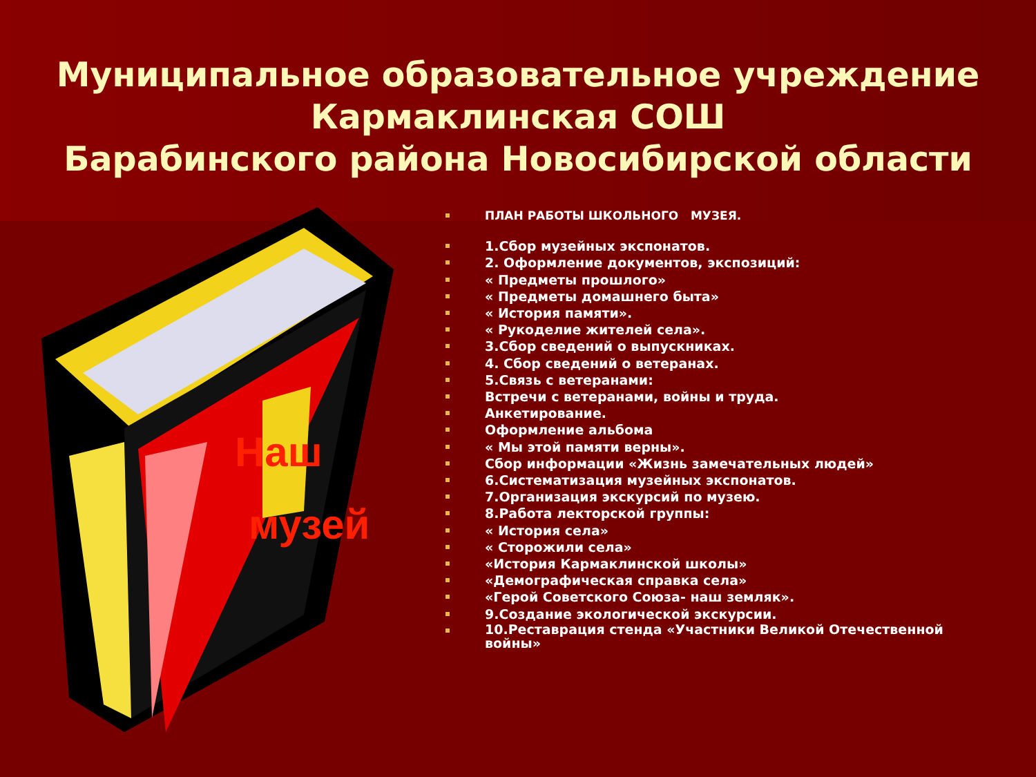Муниципальное образовательное учреждение
Кармаклинская СОШ
Барабинского района Новосибирской области
Наш
музей
ПЛАН РАБОТЫ ШКОЛЬНОГО МУЗЕЯ.
1.Сбор музейных экспонатов.
2. Оформление документов, экспозиций:
« Предметы прошлого»
« Предметы домашнего быта»
« История памяти».
« Рукоделие жителей села».
3.Сбор сведений о выпускниках.
4. Сбор сведений о ветеранах.
5.Связь с ветеранами:
Встречи с ветеранами, войны и труда.
Анкетирование.
Оформление альбома
« Мы этой памяти верны».
Сбор информации «Жизнь замечательных людей»
6.Систематизация музейных экспонатов.
7.Организация экскурсий по музею.
8.Работа лекторской группы:
« История села»
« Сторожили села»
«История Кармаклинской школы»
«Демографическая справка села»
«Герой Советского Союза- наш земляк».
9.Создание экологической экскурсии.
10.Реставрация стенда «Участники Великой Отечественной войны»